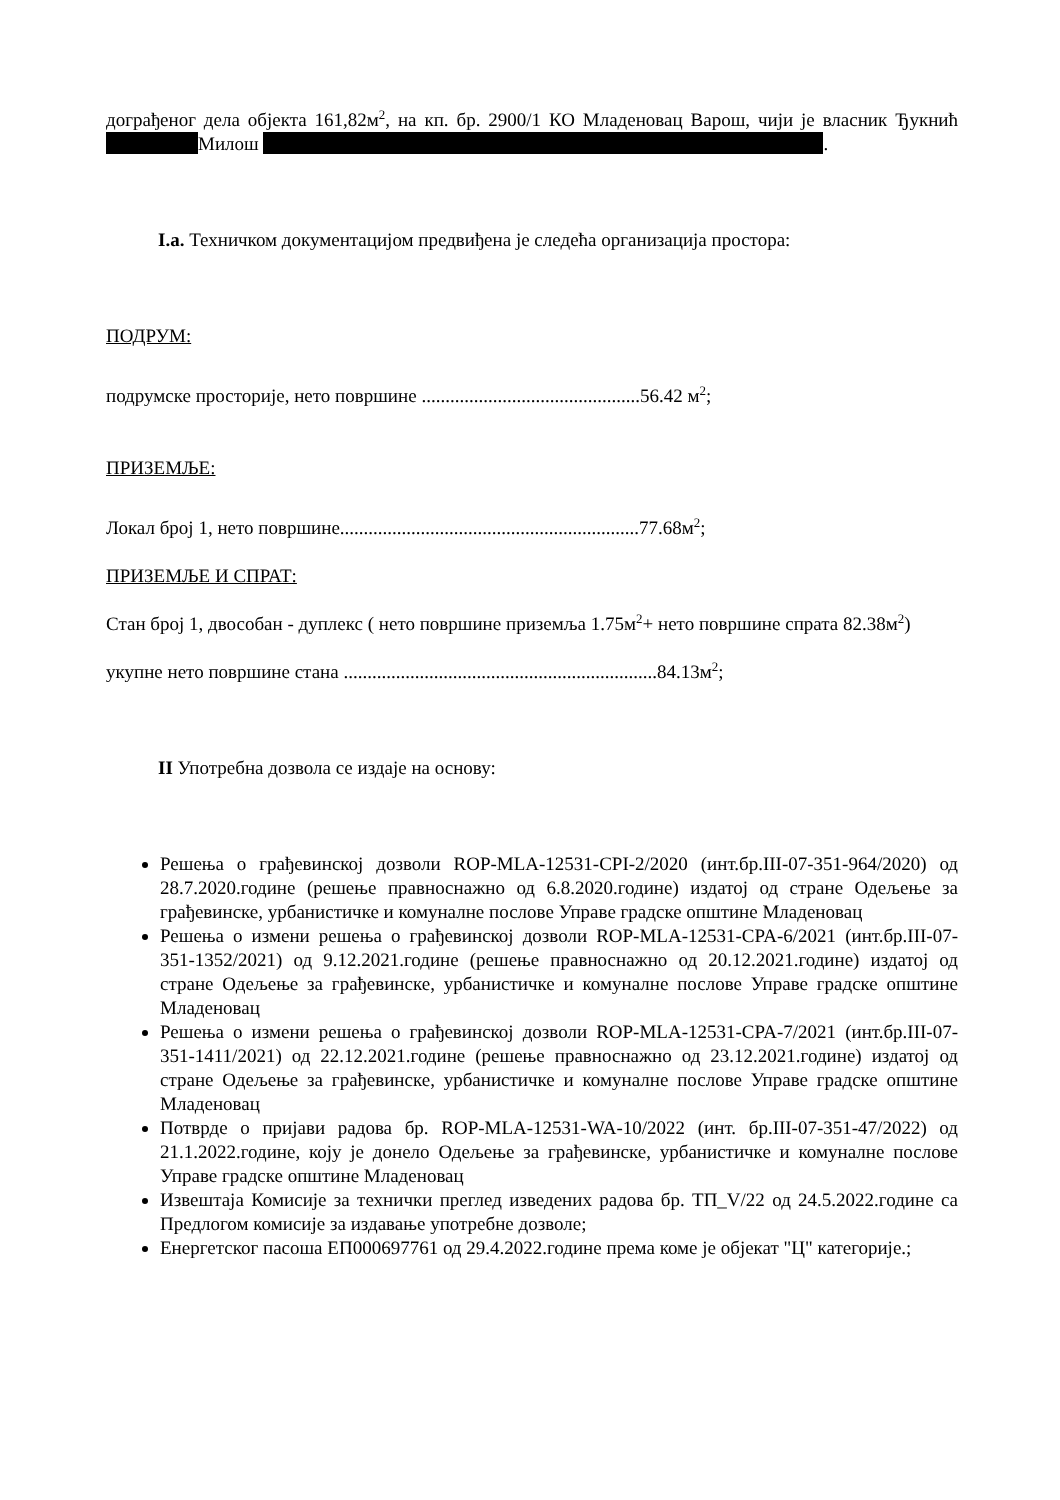дограђеног дела објекта 161,82м<sup>2</sup>, на кп. бр. 2900/1 КО Младеновац Варош, чији је власник Ђукнић Милош .
I.а. Техничком документацијом предвиђена је следећа организација простора:
ПОДРУМ:
подрумске просторије, нето површине ..............................................56.42 м<sup>2</sup>;
ПРИЗЕМЉЕ:
Локал број 1, нето површине...............................................................77.68м<sup>2</sup>;
ПРИЗЕМЉЕ И СПРАТ:
Стан број 1, двособан - дуплекс ( нето површине приземља 1.75м<sup>2</sup>+ нето површине спрата 82.38м<sup>2</sup>)
укупне нето површине стана ..................................................................84.13м<sup>2</sup>;
II Употребна дозвола се издаје на основу:
Решења о грађевинској дозволи ROP-MLA-12531-CPI-2/2020 (инт.бр.III-07-351-964/2020) од 28.7.2020.године (решење правноснажно од 6.8.2020.године) издатој од стране Одељење за грађевинске, урбанистичке и комуналне послове Управе градске општине Младеновац
Решења о измени решења о грађевинској дозволи ROP-MLA-12531-CPA-6/2021 (инт.бр.III-07-351-1352/2021) од 9.12.2021.године (решење правноснажно од 20.12.2021.године) издатој од стране Одељење за грађевинске, урбанистичке и комуналне послове Управе градске општине Младеновац
Решења о измени решења о грађевинској дозволи ROP-MLA-12531-CPA-7/2021 (инт.бр.III-07-351-1411/2021) од 22.12.2021.године (решење правноснажно од 23.12.2021.године) издатој од стране Одељење за грађевинске, урбанистичке и комуналне послове Управе градске општине Младеновац
Потврде о пријави радова бр. ROP-MLA-12531-WA-10/2022 (инт. бр.III-07-351-47/2022) од 21.1.2022.године, коју је донело Одељење за грађевинске, урбанистичке и комуналне послове Управе градске општине Младеновац
Извештаја Комисије за технички преглед изведених радова бр. ТП_V/22 од 24.5.2022.године са Предлогом комисије за издавање употребне дозволе;
Енергетског пасоша ЕП000697761 од 29.4.2022.године према коме је објекат "Ц" категорије.;